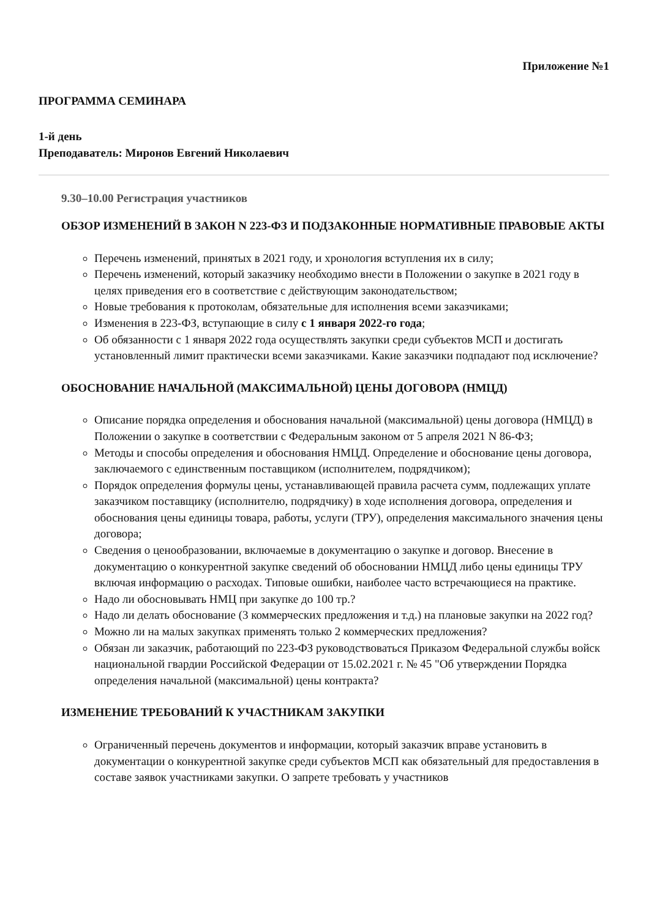Приложение №1
ПРОГРАММА СЕМИНАРА
1-й день
Преподаватель: Миронов Евгений Николаевич
9.30–10.00 Регистрация участников
ОБЗОР ИЗМЕНЕНИЙ В ЗАКОН N 223-ФЗ И ПОДЗАКОННЫЕ НОРМАТИВНЫЕ ПРАВОВЫЕ АКТЫ
Перечень изменений, принятых в 2021 году, и хронология вступления их в силу;
Перечень изменений, который заказчику необходимо внести в Положении о закупке в 2021 году в целях приведения его в соответствие с действующим законодательством;
Новые требования к протоколам, обязательные для исполнения всеми заказчиками;
Изменения в 223-ФЗ, вступающие в силу с 1 января 2022-го года;
Об обязанности с 1 января 2022 года осуществлять закупки среди субъектов МСП и достигать установленный лимит практически всеми заказчиками. Какие заказчики подпадают под исключение?
ОБОСНОВАНИЕ НАЧАЛЬНОЙ (МАКСИМАЛЬНОЙ) ЦЕНЫ ДОГОВОРА (НМЦД)
Описание порядка определения и обоснования начальной (максимальной) цены договора (НМЦД) в Положении о закупке в соответствии с Федеральным законом от 5 апреля 2021 N 86-ФЗ;
Методы и способы определения и обоснования НМЦД. Определение и обоснование цены договора, заключаемого с единственным поставщиком (исполнителем, подрядчиком);
Порядок определения формулы цены, устанавливающей правила расчета сумм, подлежащих уплате заказчиком поставщику (исполнителю, подрядчику) в ходе исполнения договора, определения и обоснования цены единицы товара, работы, услуги (ТРУ), определения максимального значения цены договора;
Сведения о ценообразовании, включаемые в документацию о закупке и договор. Внесение в документацию о конкурентной закупке сведений об обосновании НМЦД либо цены единицы ТРУ включая информацию о расходах. Типовые ошибки, наиболее часто встречающиеся на практике.
Надо ли обосновывать НМЦ при закупке до 100 тр.?
Надо ли делать обоснование (3 коммерческих предложения и т.д.) на плановые закупки на 2022 год?
Можно ли на малых закупках применять только 2 коммерческих предложения?
Обязан ли заказчик, работающий по 223-ФЗ руководствоваться Приказом Федеральной службы войск национальной гвардии Российской Федерации от 15.02.2021 г. № 45 "Об утверждении Порядка определения начальной (максимальной) цены контракта?
ИЗМЕНЕНИЕ ТРЕБОВАНИЙ К УЧАСТНИКАМ ЗАКУПКИ
Ограниченный перечень документов и информации, который заказчик вправе установить в документации о конкурентной закупке среди субъектов МСП как обязательный для предоставления в составе заявок участниками закупки. О запрете требовать у участников